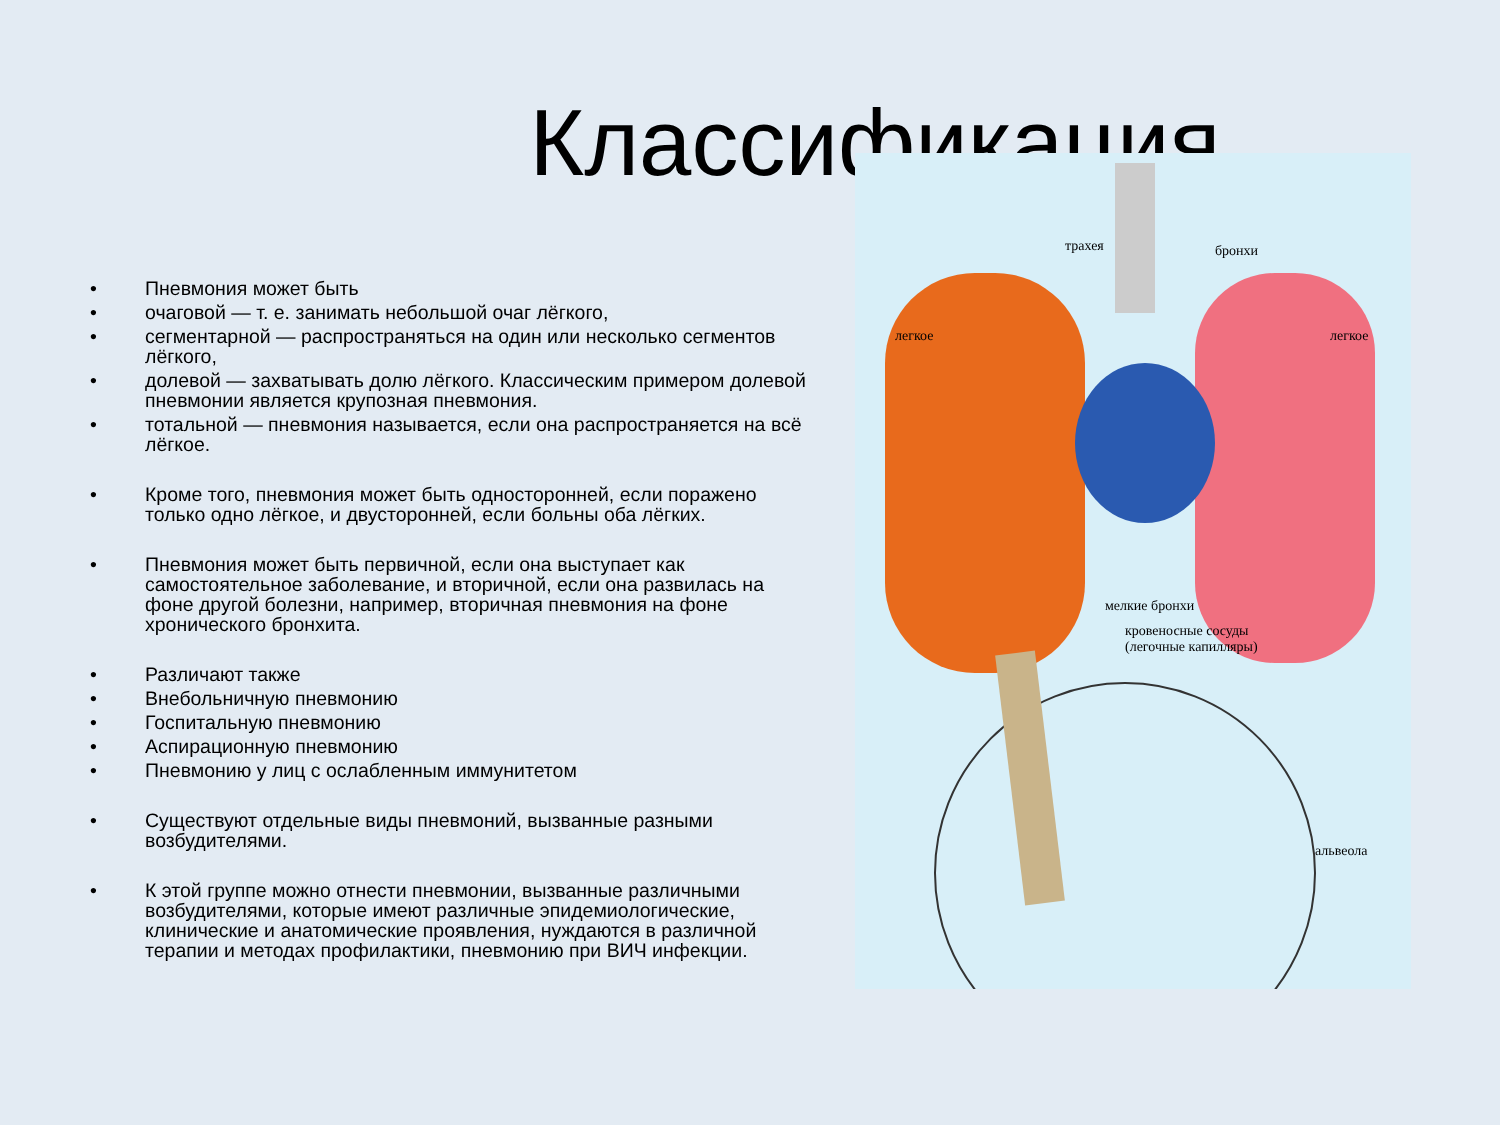Классификация
• Пневмония может быть
• очаговой — т. е. занимать небольшой очаг лёгкого,
• сегментарной — распространяться на один или несколько сегментов лёгкого,
• долевой — захватывать долю лёгкого. Классическим примером долевой пневмонии является крупозная пневмония.
• тотальной — пневмония называется, если она распространяется на всё лёгкое.
• Кроме того, пневмония может быть односторонней, если поражено только одно лёгкое, и двусторонней, если больны оба лёгких.
• Пневмония может быть первичной, если она выступает как самостоятельное заболевание, и вторичной, если она развилась на фоне другой болезни, например, вторичная пневмония на фоне хронического бронхита.
• Различают также
• Внебольничную пневмонию
• Госпитальную пневмонию
• Аспирационную пневмонию
• Пневмонию у лиц с ослабленным иммунитетом
• Существуют отдельные виды пневмоний, вызванные разными возбудителями.
• К этой группе можно отнести пневмонии, вызванные различными возбудителями, которые имеют различные эпидемиологические, клинические и анатомические проявления, нуждаются в различной терапии и методах профилактики, пневмонию при ВИЧ инфекции.
трахея бронхи
легкое легкое
мелкие бронхи
кровеносные сосуды
(легочные капилляры)
альвеола